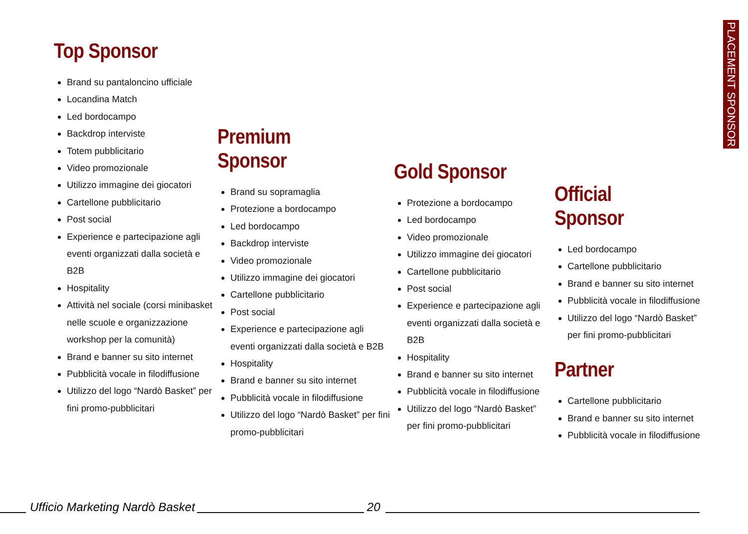PLACEMENT SPONSOR
Top Sponsor
Brand su pantaloncino ufficiale
Locandina Match
Led bordocampo
Backdrop interviste
Totem pubblicitario
Video promozionale
Utilizzo immagine dei giocatori
Cartellone pubblicitario
Post social
Experience e partecipazione agli eventi organizzati dalla società e B2B
Hospitality
Attività nel sociale (corsi minibasket nelle scuole e organizzazione workshop per la comunità)
Brand e banner su sito internet
Pubblicità vocale in filodiffusione
Utilizzo del logo “Nardò Basket” per fini promo-pubblicitari
Premium Sponsor
Brand su sopramaglia
Protezione a bordocampo
Led bordocampo
Backdrop interviste
Video promozionale
Utilizzo immagine dei giocatori
Cartellone pubblicitario
Post social
Experience e partecipazione agli eventi organizzati dalla società e B2B
Hospitality
Brand e banner su sito internet
Pubblicità vocale in filodiffusione
Utilizzo del logo “Nardò Basket” per fini promo-pubblicitari
Gold Sponsor
Protezione a bordocampo
Led bordocampo
Video promozionale
Utilizzo immagine dei giocatori
Cartellone pubblicitario
Post social
Experience e partecipazione agli eventi organizzati dalla società e B2B
Hospitality
Brand e banner su sito internet
Pubblicità vocale in filodiffusione
Utilizzo del logo “Nardò Basket” per fini promo-pubblicitari
Official Sponsor
Led bordocampo
Cartellone pubblicitario
Brand e banner su sito internet
Pubblicità vocale in filodiffusione
Utilizzo del logo “Nardò Basket” per fini promo-pubblicitari
Partner
Cartellone pubblicitario
Brand e banner su sito internet
Pubblicità vocale in filodiffusione
Ufficio Marketing Nardò Basket
20